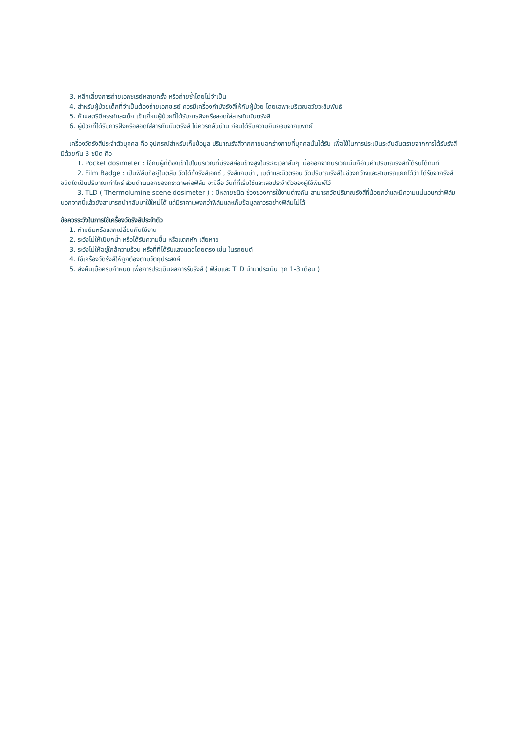3. หลีกเลี่ยงการถ่ายเอกซเรย์หลายครั้ง หรือถ่ายซ้ำโดยไม่จำเป็น
4. สำหรับผู้ป่วยเด็กที่จำเป็นต้องถ่ายเอกซเรย์ ควรมีเครื่องกำบังรังสีให้กับผู้ป่วย โดยเฉพาะบริเวณอวัยวะสืบพันธ์
5. ห้ามสตรีมีครรภ์และเด็ก เข้าเยี่ยมผู้ป่วยที่ได้รับการฝังหรือสอดใส่สารกัมมันตรังสี
6. ผู้ป่วยที่ได้รับการฝังหรือสอดใส่สารกัมมันตรังสี ไม่ควรกลับบ้าน ก่อนได้รับความยินยอมจากแพทย์
เครื่องวัดรังสีประจำตัวบุคคล คือ อุปกรณ์สำหรับเก็บข้อมูล ปริมาณรังสีจากภายนอกร่างกายที่บุคคลนั้นได้รับ เพื่อใช้ในการประเมินระดับอันตรายจากการได้รับรังสี มีด้วยกัน 3 ชนิด คือ
1. Pocket dosimeter : ใช้กับผู้ที่ต้องเข้าไปในบริเวณที่มีรังสีค่อนข้างสูงในระยะเวลาสั้นๆ เมื่อออกจากบริเวณนั้นก็อ่านค่าปริมาณรังสีที่ได้รับได้ทันที
2. Film Badge : เป็นฟิล์มที่อยู่ในตลับ วัดได้ทั้งรังสีเอกซ์ , รังสีแกมม่า , เบต้าและนิวตรอน วัดปริมาณรังสีในช่วงกว้างและสามารถแยกได้ว่า ได้รับจากรังสีชนิดใดเป็นปริมาณเท่าไหร่ ส่วนด้านนอกของกระดาษห่อฟิล์ม จะมีชื่อ วันที่ที่เริ่มใช้และเลขประจำตัวของผู้ใช้พิมพ์ไว้
3. TLD ( Thermolumine scene dosimeter ) : มีหลายชนิด ช่วงของการใช้งานต่างกัน สามารถวัดปริมาณรังสีที่น้อยกว่าและมีความแน่นอนกว่าฟิล์ม นอกจากนี้แล้วยังสามารถนำกลับมาใช้ใหม่ได้ แต่มีราคาแพงกว่าฟิล์มและเก็บข้อมูลถาวรอย่างฟิล์มไม่ได้
ข้อควรระวังในการใช้เครื่องวัดรังสีประจำตัว
1. ห้ามยืมหรือแลกเปลี่ยนกันใช้งาน
2. ระวังไม่ให้เปียกน้ำ หรือได้รับความชื้น หรือแตกหัก เสียหาย
3. ระวังไม่ให้อยู่ใกล้ความร้อน หรือที่ที่ได้รับแสงแดดโดยตรง เช่น ในรถยนต์
4. ใช้เครื่องวัดรังสีให้ถูกต้องตามวัตถุประสงค์
5. ส่งคืนเมื่อครบกำหนด เพื่อการประเมินผลการรับรังสี ( ฟิล์มและ TLD นำมาประเมิน ทุก 1-3 เดือน )